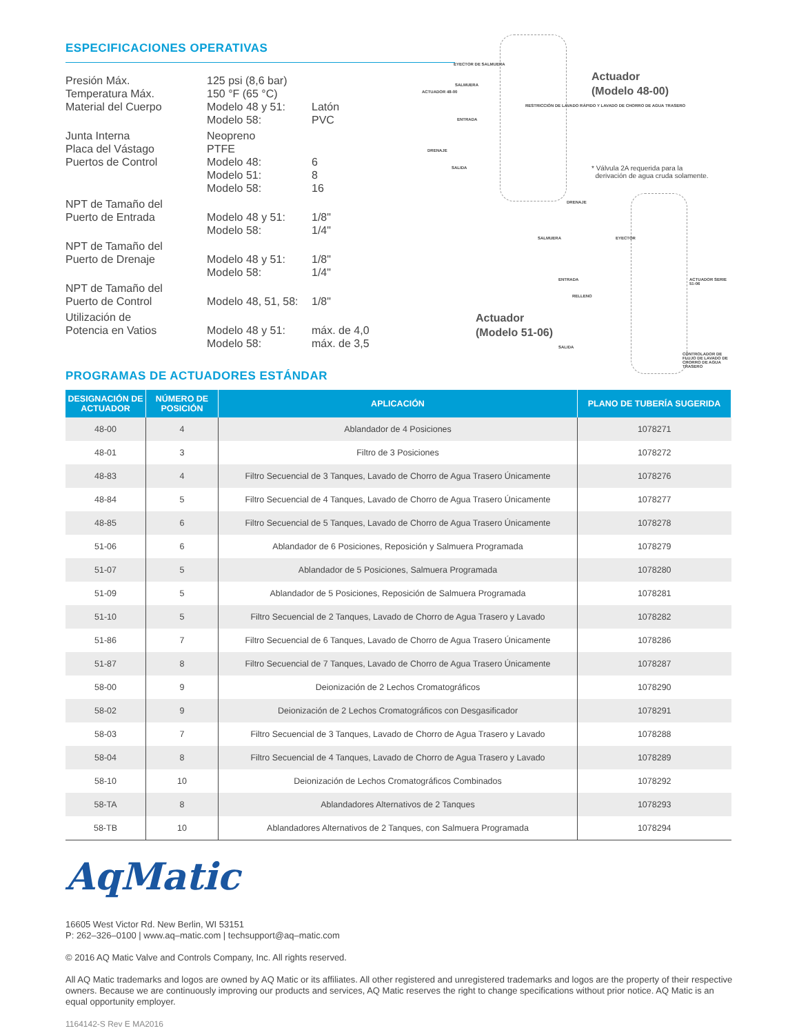ESPECIFICACIONES OPERATIVAS
| Presión Máx. | 125 psi (8,6 bar) | |
| Temperatura Máx. | 150 °F (65 °C) | |
| Material del Cuerpo | Modelo 48 y 51: | Latón |
| | Modelo 58: | PVC |
| Junta Interna | Neopreno | |
| Placa del Vástago | PTFE | |
| Puertos de Control | Modelo 48: | 6 |
| | Modelo 51: | 8 |
| | Modelo 58: | 16 |
| NPT de Tamaño del Puerto de Entrada | Modelo 48 y 51: | 1/8" |
| | Modelo 58: | 1/4" |
| NPT de Tamaño del Puerto de Drenaje | Modelo 48 y 51: | 1/8" |
| | Modelo 58: | 1/4" |
| NPT de Tamaño del Puerto de Control | Modelo 48, 51, 58: | 1/8" |
| Utilización de Potencia en Vatios | Modelo 48 y 51: | máx. de 4,0 |
| | Modelo 58: | máx. de 3,5 |
EYECTOR DE SALMUERA
ACTUADOR 48-00
SALMUERA
RESTRICCIÓN DE LAVADO RÁPIDO Y LAVADO DE CHORRO DE AGUA TRASERO
ENTRADA
DRENAJE
SALIDA
DRENAJE
Actuador
(Modelo 48-00)
* Válvula 2A requerida para la
derivación de agua cruda solamente.
SALMUERA EYECTOR
ENTRADA
RELLENO
ACTUADOR SERIE 51-06
SALIDA
CONTROLADOR DE FLUJO DE LAVADO DE CHORRO DE AGUA TRASERO
Actuador
(Modelo 51-06)
PROGRAMAS DE ACTUADORES ESTÁNDAR
| DESIGNACIÓN DE ACTUADOR | NÚMERO DE POSICIÓN | APLICACIÓN | PLANO DE TUBERÍA SUGERIDA |
| --- | --- | --- | --- |
| 48-00 | 4 | Ablandador de 4 Posiciones | 1078271 |
| 48-01 | 3 | Filtro de 3 Posiciones | 1078272 |
| 48-83 | 4 | Filtro Secuencial de 3 Tanques, Lavado de Chorro de Agua Trasero Únicamente | 1078276 |
| 48-84 | 5 | Filtro Secuencial de 4 Tanques, Lavado de Chorro de Agua Trasero Únicamente | 1078277 |
| 48-85 | 6 | Filtro Secuencial de 5 Tanques, Lavado de Chorro de Agua Trasero Únicamente | 1078278 |
| 51-06 | 6 | Ablandador de 6 Posiciones, Reposición y Salmuera Programada | 1078279 |
| 51-07 | 5 | Ablandador de 5 Posiciones, Salmuera Programada | 1078280 |
| 51-09 | 5 | Ablandador de 5 Posiciones, Reposición de Salmuera Programada | 1078281 |
| 51-10 | 5 | Filtro Secuencial de 2 Tanques, Lavado de Chorro de Agua Trasero y Lavado | 1078282 |
| 51-86 | 7 | Filtro Secuencial de 6 Tanques, Lavado de Chorro de Agua Trasero Únicamente | 1078286 |
| 51-87 | 8 | Filtro Secuencial de 7 Tanques, Lavado de Chorro de Agua Trasero Únicamente | 1078287 |
| 58-00 | 9 | Deionización de 2 Lechos Cromatográficos | 1078290 |
| 58-02 | 9 | Deionización de 2 Lechos Cromatográficos con Desgasificador | 1078291 |
| 58-03 | 7 | Filtro Secuencial de 3 Tanques, Lavado de Chorro de Agua Trasero y Lavado | 1078288 |
| 58-04 | 8 | Filtro Secuencial de 4 Tanques, Lavado de Chorro de Agua Trasero y Lavado | 1078289 |
| 58-10 | 10 | Deionización de Lechos Cromatográficos Combinados | 1078292 |
| 58-TA | 8 | Ablandadores Alternativos de 2 Tanques | 1078293 |
| 58-TB | 10 | Ablandadores Alternativos de 2 Tanques, con Salmuera Programada | 1078294 |
AqMatic
16605 West Victor Rd. New Berlin, WI 53151
P: 262–326–0100 | www.aq–matic.com | techsupport@aq–matic.com
© 2016 AQ Matic Valve and Controls Company, Inc. All rights reserved.
All AQ Matic trademarks and logos are owned by AQ Matic or its affiliates. All other registered and unregistered trademarks and logos are the property of their respective owners. Because we are continuously improving our products and services, AQ Matic reserves the right to change specifications without prior notice. AQ Matic is an equal opportunity employer.
1164142-S Rev E MA2016